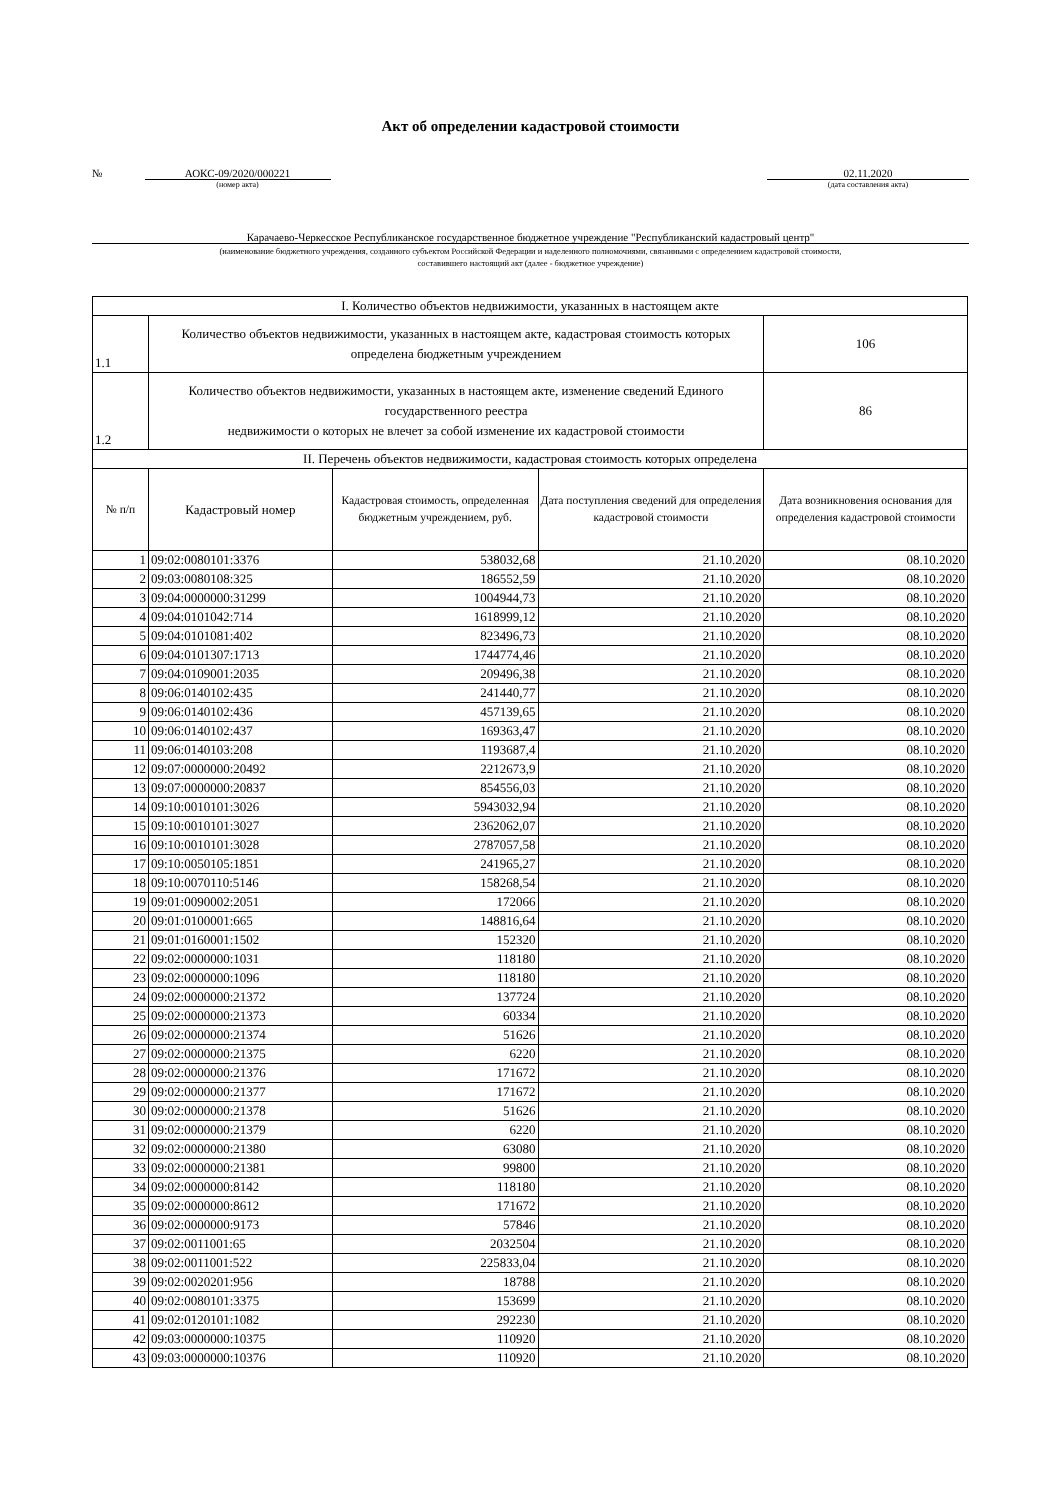Акт об определении кадастровой стоимости
№ АОКС-09/2020/000221
(номер акта)
02.11.2020
(дата составления акта)
Карачаево-Черкесское Республиканское государственное бюджетное учреждение "Республиканский кадастровый центр"
(наименование бюджетного учреждения, созданного субъектом Российской Федерации и наделенного полномочиями, связанными с определением кадастровой стоимости,
составившего настоящий акт (далее - бюджетное учреждение)
| I. Количество объектов недвижимости, указанных в настоящем акте | | | | |
| 1.1 | Количество объектов недвижимости, указанных в настоящем акте, кадастровая стоимость которых определена бюджетным учреждением | | | 106 |
| 1.2 | Количество объектов недвижимости, указанных в настоящем акте, изменение сведений Единого государственного реестра недвижимости о которых не влечет за собой изменение их кадастровой стоимости | | | 86 |
| II. Перечень объектов недвижимости, кадастровая стоимость которых определена | | | | |
| № п/п | Кадастровый номер | Кадастровая стоимость, определенная бюджетным учреждением, руб. | Дата поступления сведений для определения кадастровой стоимости | Дата возникновения основания для определения кадастровой стоимости |
| 1 | 09:02:0080101:3376 | 538032,68 | 21.10.2020 | 08.10.2020 |
| 2 | 09:03:0080108:325 | 186552,59 | 21.10.2020 | 08.10.2020 |
| 3 | 09:04:0000000:31299 | 1004944,73 | 21.10.2020 | 08.10.2020 |
| 4 | 09:04:0101042:714 | 1618999,12 | 21.10.2020 | 08.10.2020 |
| 5 | 09:04:0101081:402 | 823496,73 | 21.10.2020 | 08.10.2020 |
| 6 | 09:04:0101307:1713 | 1744774,46 | 21.10.2020 | 08.10.2020 |
| 7 | 09:04:0109001:2035 | 209496,38 | 21.10.2020 | 08.10.2020 |
| 8 | 09:06:0140102:435 | 241440,77 | 21.10.2020 | 08.10.2020 |
| 9 | 09:06:0140102:436 | 457139,65 | 21.10.2020 | 08.10.2020 |
| 10 | 09:06:0140102:437 | 169363,47 | 21.10.2020 | 08.10.2020 |
| 11 | 09:06:0140103:208 | 1193687,4 | 21.10.2020 | 08.10.2020 |
| 12 | 09:07:0000000:20492 | 2212673,9 | 21.10.2020 | 08.10.2020 |
| 13 | 09:07:0000000:20837 | 854556,03 | 21.10.2020 | 08.10.2020 |
| 14 | 09:10:0010101:3026 | 5943032,94 | 21.10.2020 | 08.10.2020 |
| 15 | 09:10:0010101:3027 | 2362062,07 | 21.10.2020 | 08.10.2020 |
| 16 | 09:10:0010101:3028 | 2787057,58 | 21.10.2020 | 08.10.2020 |
| 17 | 09:10:0050105:1851 | 241965,27 | 21.10.2020 | 08.10.2020 |
| 18 | 09:10:0070110:5146 | 158268,54 | 21.10.2020 | 08.10.2020 |
| 19 | 09:01:0090002:2051 | 172066 | 21.10.2020 | 08.10.2020 |
| 20 | 09:01:0100001:665 | 148816,64 | 21.10.2020 | 08.10.2020 |
| 21 | 09:01:0160001:1502 | 152320 | 21.10.2020 | 08.10.2020 |
| 22 | 09:02:0000000:1031 | 118180 | 21.10.2020 | 08.10.2020 |
| 23 | 09:02:0000000:1096 | 118180 | 21.10.2020 | 08.10.2020 |
| 24 | 09:02:0000000:21372 | 137724 | 21.10.2020 | 08.10.2020 |
| 25 | 09:02:0000000:21373 | 60334 | 21.10.2020 | 08.10.2020 |
| 26 | 09:02:0000000:21374 | 51626 | 21.10.2020 | 08.10.2020 |
| 27 | 09:02:0000000:21375 | 6220 | 21.10.2020 | 08.10.2020 |
| 28 | 09:02:0000000:21376 | 171672 | 21.10.2020 | 08.10.2020 |
| 29 | 09:02:0000000:21377 | 171672 | 21.10.2020 | 08.10.2020 |
| 30 | 09:02:0000000:21378 | 51626 | 21.10.2020 | 08.10.2020 |
| 31 | 09:02:0000000:21379 | 6220 | 21.10.2020 | 08.10.2020 |
| 32 | 09:02:0000000:21380 | 63080 | 21.10.2020 | 08.10.2020 |
| 33 | 09:02:0000000:21381 | 99800 | 21.10.2020 | 08.10.2020 |
| 34 | 09:02:0000000:8142 | 118180 | 21.10.2020 | 08.10.2020 |
| 35 | 09:02:0000000:8612 | 171672 | 21.10.2020 | 08.10.2020 |
| 36 | 09:02:0000000:9173 | 57846 | 21.10.2020 | 08.10.2020 |
| 37 | 09:02:0011001:65 | 2032504 | 21.10.2020 | 08.10.2020 |
| 38 | 09:02:0011001:522 | 225833,04 | 21.10.2020 | 08.10.2020 |
| 39 | 09:02:0020201:956 | 18788 | 21.10.2020 | 08.10.2020 |
| 40 | 09:02:0080101:3375 | 153699 | 21.10.2020 | 08.10.2020 |
| 41 | 09:02:0120101:1082 | 292230 | 21.10.2020 | 08.10.2020 |
| 42 | 09:03:0000000:10375 | 110920 | 21.10.2020 | 08.10.2020 |
| 43 | 09:03:0000000:10376 | 110920 | 21.10.2020 | 08.10.2020 |